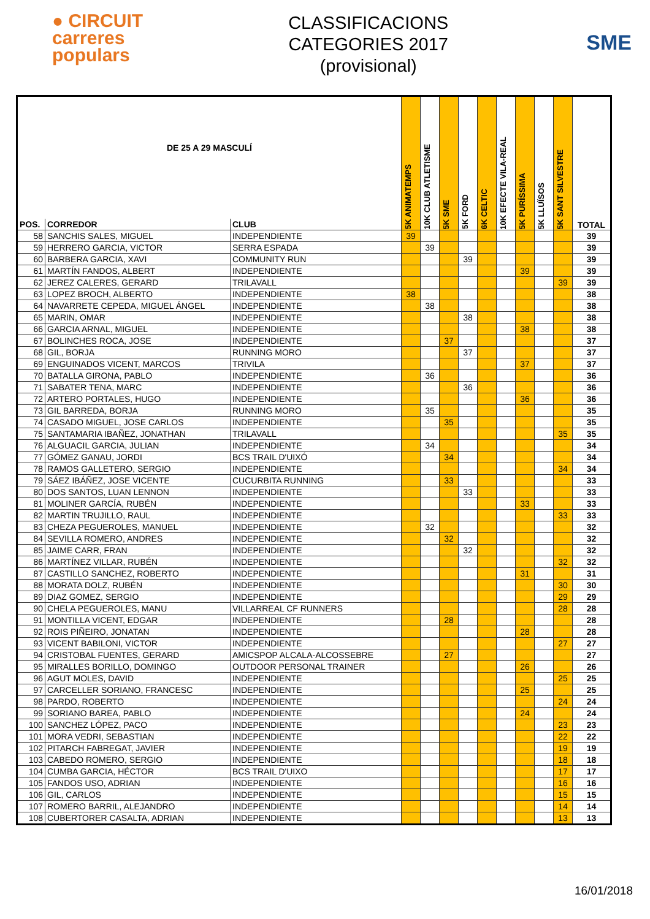● CIRCUIT
carreres
populars
CLASSIFICACIONS
CATEGORIES 2017
(provisional)
SME
| DE 25 A 29 MASCULÍ | | | 5K ANIMATEMPS | 10K CLUB ATLETISME | 5K SME | 5K FORD | 6K CELTIC | 10K EFECTE VILA-REAL | 5K PURÍSSIMA | 5K LLUÏSOS | 5K SANT SILVESTRE | TOTAL |
| --- | --- | --- | --- | --- | --- | --- | --- | --- | --- | --- | --- | --- |
| POS. | CORREDOR | CLUB | | | | | | | | | | |
| 58 | SANCHIS SALES, MIGUEL | INDEPENDIENTE | 39 | | | | | | | | | 39 |
| 59 | HERRERO GARCIA, VICTOR | SERRA ESPADA | | 39 | | | | | | | | 39 |
| 60 | BARBERA GARCIA, XAVI | COMMUNITY RUN | | | | 39 | | | | | | 39 |
| 61 | MARTÍN FANDOS, ALBERT | INDEPENDIENTE | | | | | | | 39 | | | 39 |
| 62 | JEREZ CALERES, GERARD | TRILAVALL | | | | | | | | | 39 | 39 |
| 63 | LOPEZ BROCH, ALBERTO | INDEPENDIENTE | 38 | | | | | | | | | 38 |
| 64 | NAVARRETE CEPEDA, MIGUEL ÁNGEL | INDEPENDIENTE | | 38 | | | | | | | | 38 |
| 65 | MARIN, OMAR | INDEPENDIENTE | | | | 38 | | | | | | 38 |
| 66 | GARCIA ARNAL, MIGUEL | INDEPENDIENTE | | | | | | | 38 | | | 38 |
| 67 | BOLINCHES ROCA, JOSE | INDEPENDIENTE | | | 37 | | | | | | | 37 |
| 68 | GIL, BORJA | RUNNING MORO | | | | 37 | | | | | | 37 |
| 69 | ENGUINADOS VICENT, MARCOS | TRIVILA | | | | | | | 37 | | | 37 |
| 70 | BATALLA GIRONA, PABLO | INDEPENDIENTE | | 36 | | | | | | | | 36 |
| 71 | SABATER TENA, MARC | INDEPENDIENTE | | | | 36 | | | | | | 36 |
| 72 | ARTERO PORTALES, HUGO | INDEPENDIENTE | | | | | | | 36 | | | 36 |
| 73 | GIL BARREDA, BORJA | RUNNING MORO | | 35 | | | | | | | | 35 |
| 74 | CASADO MIGUEL, JOSE CARLOS | INDEPENDIENTE | | | 35 | | | | | | | 35 |
| 75 | SANTAMARIA IBAÑEZ, JONATHAN | TRILAVALL | | | | | | | | | 35 | 35 |
| 76 | ALGUACIL GARCIA, JULIAN | INDEPENDIENTE | | 34 | | | | | | | | 34 |
| 77 | GÓMEZ GANAU, JORDI | BCS TRAIL D'UIXÓ | | | 34 | | | | | | | 34 |
| 78 | RAMOS GALLETERO, SERGIO | INDEPENDIENTE | | | | | | | | | 34 | 34 |
| 79 | SÁEZ IBÁÑEZ, JOSE VICENTE | CUCURBITA RUNNING | | | 33 | | | | | | | 33 |
| 80 | DOS SANTOS, LUAN LENNON | INDEPENDIENTE | | | | 33 | | | | | | 33 |
| 81 | MOLINER GARCÍA, RUBÉN | INDEPENDIENTE | | | | | | | 33 | | | 33 |
| 82 | MARTIN TRUJILLO, RAUL | INDEPENDIENTE | | | | | | | | | 33 | 33 |
| 83 | CHEZA PEGUEROLES, MANUEL | INDEPENDIENTE | | 32 | | | | | | | | 32 |
| 84 | SEVILLA ROMERO, ANDRES | INDEPENDIENTE | | | 32 | | | | | | | 32 |
| 85 | JAIME CARR, FRAN | INDEPENDIENTE | | | | 32 | | | | | | 32 |
| 86 | MARTÍNEZ VILLAR, RUBÉN | INDEPENDIENTE | | | | | | | | | 32 | 32 |
| 87 | CASTILLO SANCHEZ, ROBERTO | INDEPENDIENTE | | | | | | | 31 | | | 31 |
| 88 | MORATA DOLZ, RUBÉN | INDEPENDIENTE | | | | | | | | | 30 | 30 |
| 89 | DIAZ GOMEZ, SERGIO | INDEPENDIENTE | | | | | | | | | 29 | 29 |
| 90 | CHELA PEGUEROLES, MANU | VILLARREAL CF RUNNERS | | | | | | | | | 28 | 28 |
| 91 | MONTILLA VICENT, EDGAR | INDEPENDIENTE | | | 28 | | | | | | | 28 |
| 92 | ROIS PIÑEIRO, JONATAN | INDEPENDIENTE | | | | | | | 28 | | | 28 |
| 93 | VICENT BABILONI, VICTOR | INDEPENDIENTE | | | | | | | | | 27 | 27 |
| 94 | CRISTOBAL FUENTES, GERARD | AMICSPOP ALCALA-ALCOSSEBRE | | | 27 | | | | | | | 27 |
| 95 | MIRALLES BORILLO, DOMINGO | OUTDOOR PERSONAL TRAINER | | | | | | | 26 | | | 26 |
| 96 | AGUT MOLES, DAVID | INDEPENDIENTE | | | | | | | | | 25 | 25 |
| 97 | CARCELLER SORIANO, FRANCESC | INDEPENDIENTE | | | | | | | 25 | | | 25 |
| 98 | PARDO, ROBERTO | INDEPENDIENTE | | | | | | | | | 24 | 24 |
| 99 | SORIANO BAREA, PABLO | INDEPENDIENTE | | | | | | | 24 | | | 24 |
| 100 | SANCHEZ LÓPEZ, PACO | INDEPENDIENTE | | | | | | | | | 23 | 23 |
| 101 | MORA VEDRI, SEBASTIAN | INDEPENDIENTE | | | | | | | | | 22 | 22 |
| 102 | PITARCH FABREGAT, JAVIER | INDEPENDIENTE | | | | | | | | | 19 | 19 |
| 103 | CABEDO ROMERO, SERGIO | INDEPENDIENTE | | | | | | | | | 18 | 18 |
| 104 | CUMBA GARCIA, HÉCTOR | BCS TRAIL D'UIXO | | | | | | | | | 17 | 17 |
| 105 | FANDOS USO, ADRIAN | INDEPENDIENTE | | | | | | | | | 16 | 16 |
| 106 | GIL, CARLOS | INDEPENDIENTE | | | | | | | | | 15 | 15 |
| 107 | ROMERO BARRIL, ALEJANDRO | INDEPENDIENTE | | | | | | | | | 14 | 14 |
| 108 | CUBERTORER CASALTA, ADRIAN | INDEPENDIENTE | | | | | | | | | 13 | 13 |
16/01/2018